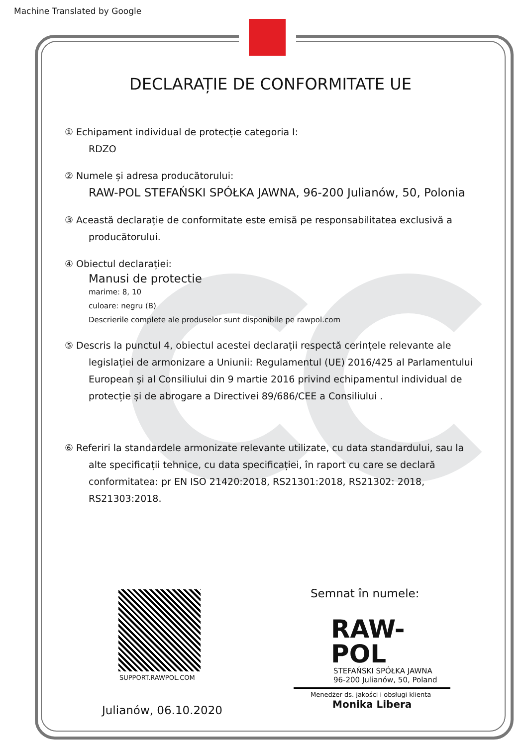Machine Translated by Google
DECLARAȚIE DE CONFORMITATE UE
① Echipament individual de protecție categoria I:
RDZO
② Numele și adresa producătorului:
RAW-POL STEFAŃSKI SPÓŁKA JAWNA, 96-200 Julianów, 50, Polonia
③ Această declarație de conformitate este emisă pe responsabilitatea exclusivă a
producătorului.
④ Obiectul declarației:
Manusi de protectie
marime: 8, 10
culoare: negru (B)
Descrierile complete ale produselor sunt disponibile pe rawpol.com
⑤ Descris la punctul 4, obiectul acestei declarații respectă cerințele relevante ale
legislației de armonizare a Uniunii: Regulamentul (UE) 2016/425 al Parlamentului European și al Consiliului din 9 martie 2016 privind echipamentul individual de protecție și de abrogare a Directivei 89/686/CEE a Consiliului .
⑥ Referiri la standardele armonizate relevante utilizate, cu data standardului, sau la
alte specificații tehnice, cu data specificației, în raport cu care se declară conformitatea: pr EN ISO 21420:2018, RS21301:2018, RS21302: 2018, RS21303:2018.
SUPPORT.RAWPOL.COM
Julianów, 06.10.2020
Semnat în numele:
RAW-POL
STEFAŃSKI SPÓŁKA JAWNA
96-200 Julianów, 50, Poland
Menedżer ds. jakości i obsługi klienta
Monika Libera